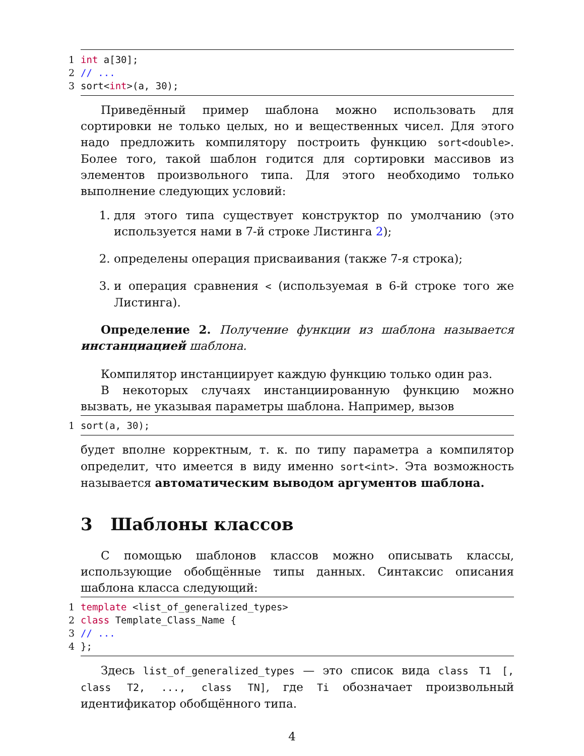1 int a[30];
2 // ...
3 sort<int>(a, 30);
Приведённый пример шаблона можно использовать для сортировки не только целых, но и вещественных чисел. Для этого надо предложить компилятору построить функцию sort<double>. Более того, такой шаблон годится для сортировки массивов из элементов произвольного типа. Для этого необходимо только выполнение следующих условий:
1. для этого типа существует конструктор по умолчанию (это используется нами в 7-й строке Листинга 2);
2. определены операция присваивания (также 7-я строка);
3. и операция сравнения < (используемая в 6-й строке того же Листинга).
Определение 2. Получение функции из шаблона называется инстанциацией шаблона.
Компилятор инстанциирует каждую функцию только один раз.
В некоторых случаях инстанциированную функцию можно вызвать, не указывая параметры шаблона. Например, вызов
1 sort(a, 30);
будет вполне корректным, т. к. по типу параметра a компилятор определит, что имеется в виду именно sort<int>. Эта возможность называется автоматическим выводом аргументов шаблона.
3 Шаблоны классов
С помощью шаблонов классов можно описывать классы, использующие обобщённые типы данных. Синтаксис описания шаблона класса следующий:
1 template <list_of_generalized_types>
2 class Template_Class_Name {
3 // ...
4 };
Здесь list_of_generalized_types — это список вида class T1 [, class T2, ..., class TN], где Ti обозначает произвольный идентификатор обобщённого типа.
4